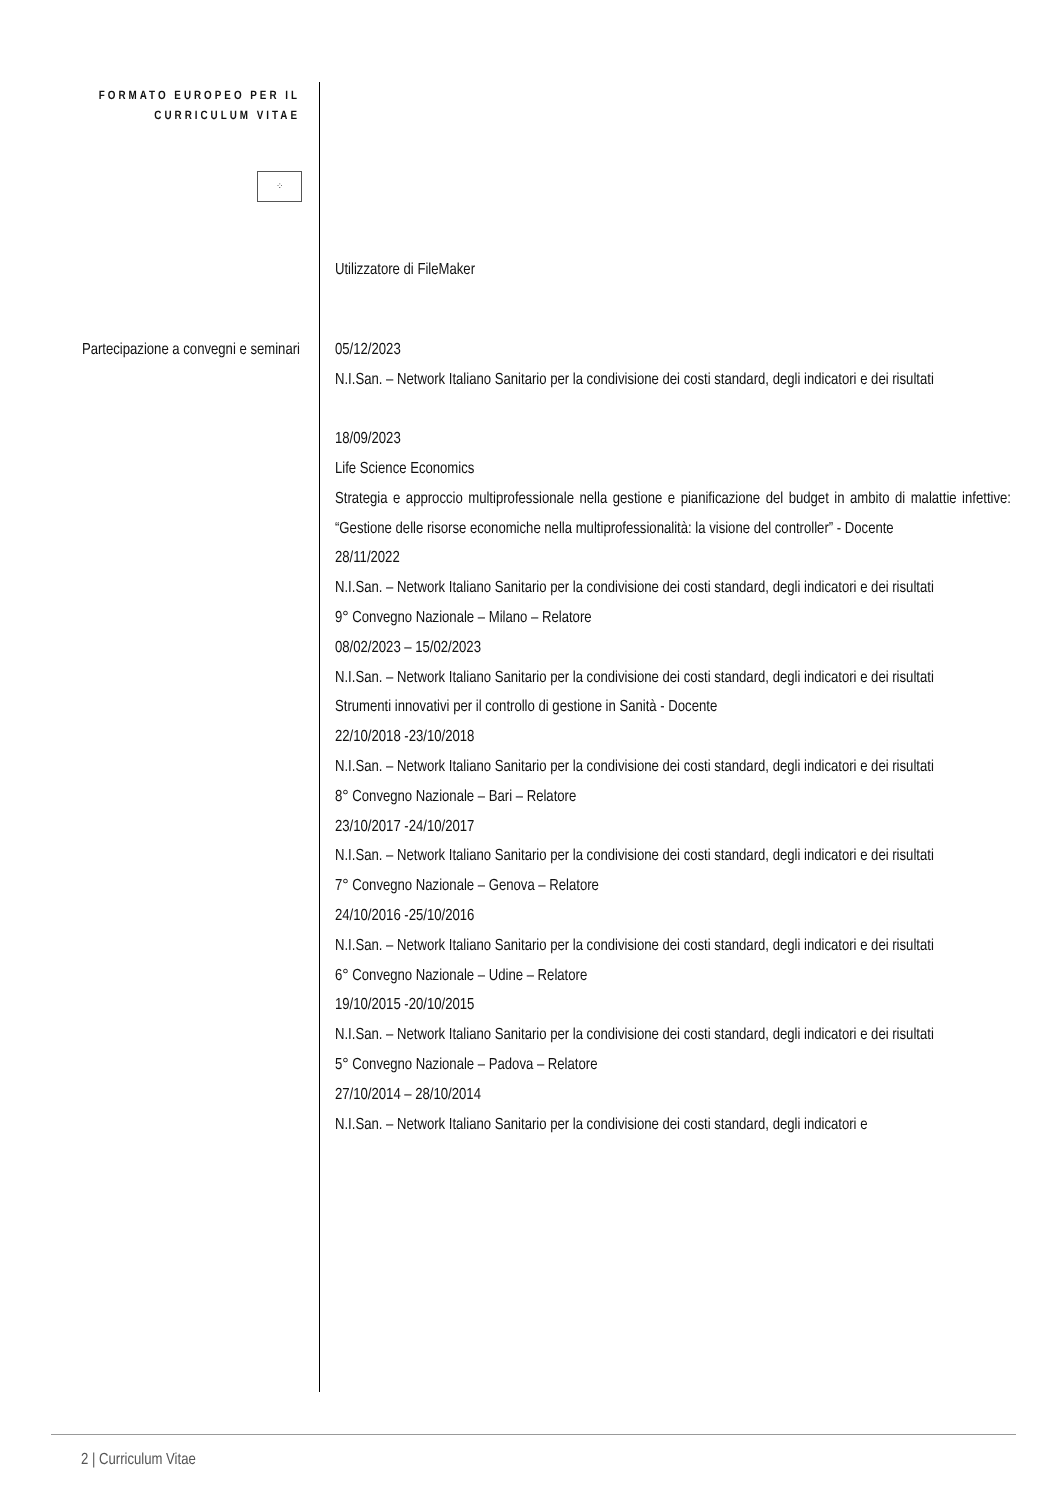FORMATO EUROPEO PER IL CURRICULUM VITAE
⁘
Utilizzatore di FileMaker
Partecipazione a convegni e seminari
05/12/2023
N.I.San. – Network Italiano Sanitario per la condivisione dei costi standard, degli indicatori e dei risultati
18/09/2023
Life Science Economics
Strategia e approccio multiprofessionale nella gestione e pianificazione del budget in ambito di malattie infettive: “Gestione delle risorse economiche nella multiprofessionalità: la visione del controller” - Docente
28/11/2022
N.I.San. – Network Italiano Sanitario per la condivisione dei costi standard, degli indicatori e dei risultati
9° Convegno Nazionale – Milano – Relatore
08/02/2023 – 15/02/2023
N.I.San. – Network Italiano Sanitario per la condivisione dei costi standard, degli indicatori e dei risultati
Strumenti innovativi per il controllo di gestione in Sanità - Docente
22/10/2018 -23/10/2018
N.I.San. – Network Italiano Sanitario per la condivisione dei costi standard, degli indicatori e dei risultati
8° Convegno Nazionale – Bari – Relatore
23/10/2017 -24/10/2017
N.I.San. – Network Italiano Sanitario per la condivisione dei costi standard, degli indicatori e dei risultati
7° Convegno Nazionale – Genova – Relatore
24/10/2016 -25/10/2016
N.I.San. – Network Italiano Sanitario per la condivisione dei costi standard, degli indicatori e dei risultati
6° Convegno Nazionale – Udine – Relatore
19/10/2015 -20/10/2015
N.I.San. – Network Italiano Sanitario per la condivisione dei costi standard, degli indicatori e dei risultati
5° Convegno Nazionale – Padova – Relatore
27/10/2014 – 28/10/2014
N.I.San. – Network Italiano Sanitario per la condivisione dei costi standard, degli indicatori e
2 | Curriculum Vitae